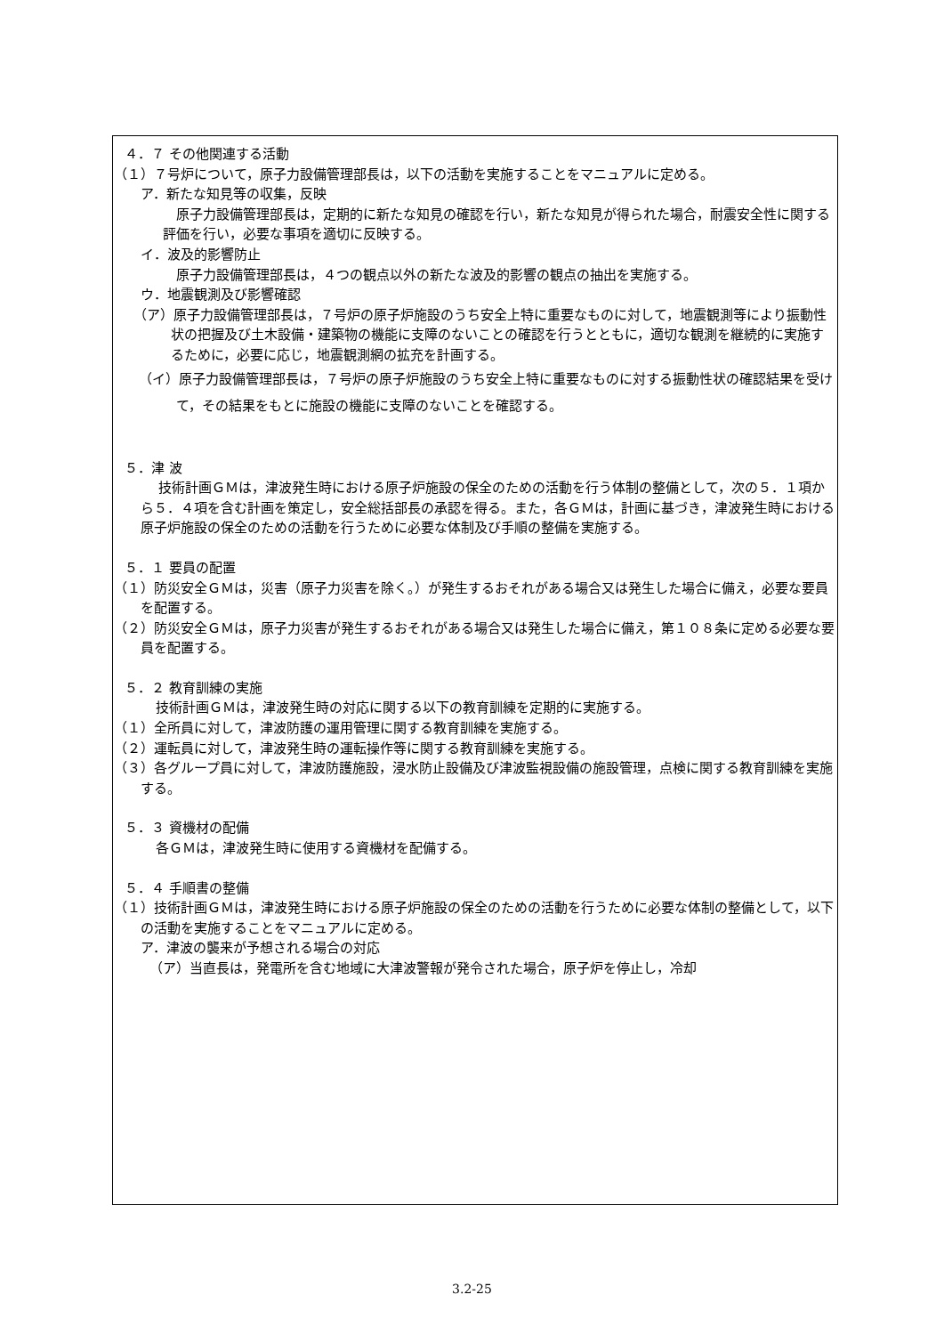４．７ その他関連する活動
（１）７号炉について，原子力設備管理部長は，以下の活動を実施することをマニュアルに定める。
ア．新たな知見等の収集，反映
原子力設備管理部長は，定期的に新たな知見の確認を行い，新たな知見が得られた場合，耐震安全性に関する評価を行い，必要な事項を適切に反映する。
イ．波及的影響防止
原子力設備管理部長は，４つの観点以外の新たな波及的影響の観点の抽出を実施する。
ウ．地震観測及び影響確認
（ア）原子力設備管理部長は，７号炉の原子炉施設のうち安全上特に重要なものに対して，地震観測等により振動性状の把握及び土木設備・建築物の機能に支障のないことの確認を行うとともに，適切な観測を継続的に実施するために，必要に応じ，地震観測網の拡充を計画する。
（イ）原子力設備管理部長は，７号炉の原子炉施設のうち安全上特に重要なものに対する振動性状の確認結果を受けて，その結果をもとに施設の機能に支障のないことを確認する。
５．津 波
技術計画ＧＭは，津波発生時における原子炉施設の保全のための活動を行う体制の整備として，次の５．１項から５．４項を含む計画を策定し，安全総括部長の承認を得る。また，各ＧＭは，計画に基づき，津波発生時における原子炉施設の保全のための活動を行うために必要な体制及び手順の整備を実施する。
５．１ 要員の配置
（１）防災安全ＧＭは，災害（原子力災害を除く。）が発生するおそれがある場合又は発生した場合に備え，必要な要員を配置する。
（２）防災安全ＧＭは，原子力災害が発生するおそれがある場合又は発生した場合に備え，第１０８条に定める必要な要員を配置する。
５．２ 教育訓練の実施
技術計画ＧＭは，津波発生時の対応に関する以下の教育訓練を定期的に実施する。
（１）全所員に対して，津波防護の運用管理に関する教育訓練を実施する。
（２）運転員に対して，津波発生時の運転操作等に関する教育訓練を実施する。
（３）各グループ員に対して，津波防護施設，浸水防止設備及び津波監視設備の施設管理，点検に関する教育訓練を実施する。
５．３ 資機材の配備
各ＧＭは，津波発生時に使用する資機材を配備する。
５．４ 手順書の整備
（１）技術計画ＧＭは，津波発生時における原子炉施設の保全のための活動を行うために必要な体制の整備として，以下の活動を実施することをマニュアルに定める。
ア．津波の襲来が予想される場合の対応
（ア）当直長は，発電所を含む地域に大津波警報が発令された場合，原子炉を停止し，冷却
3.2-25